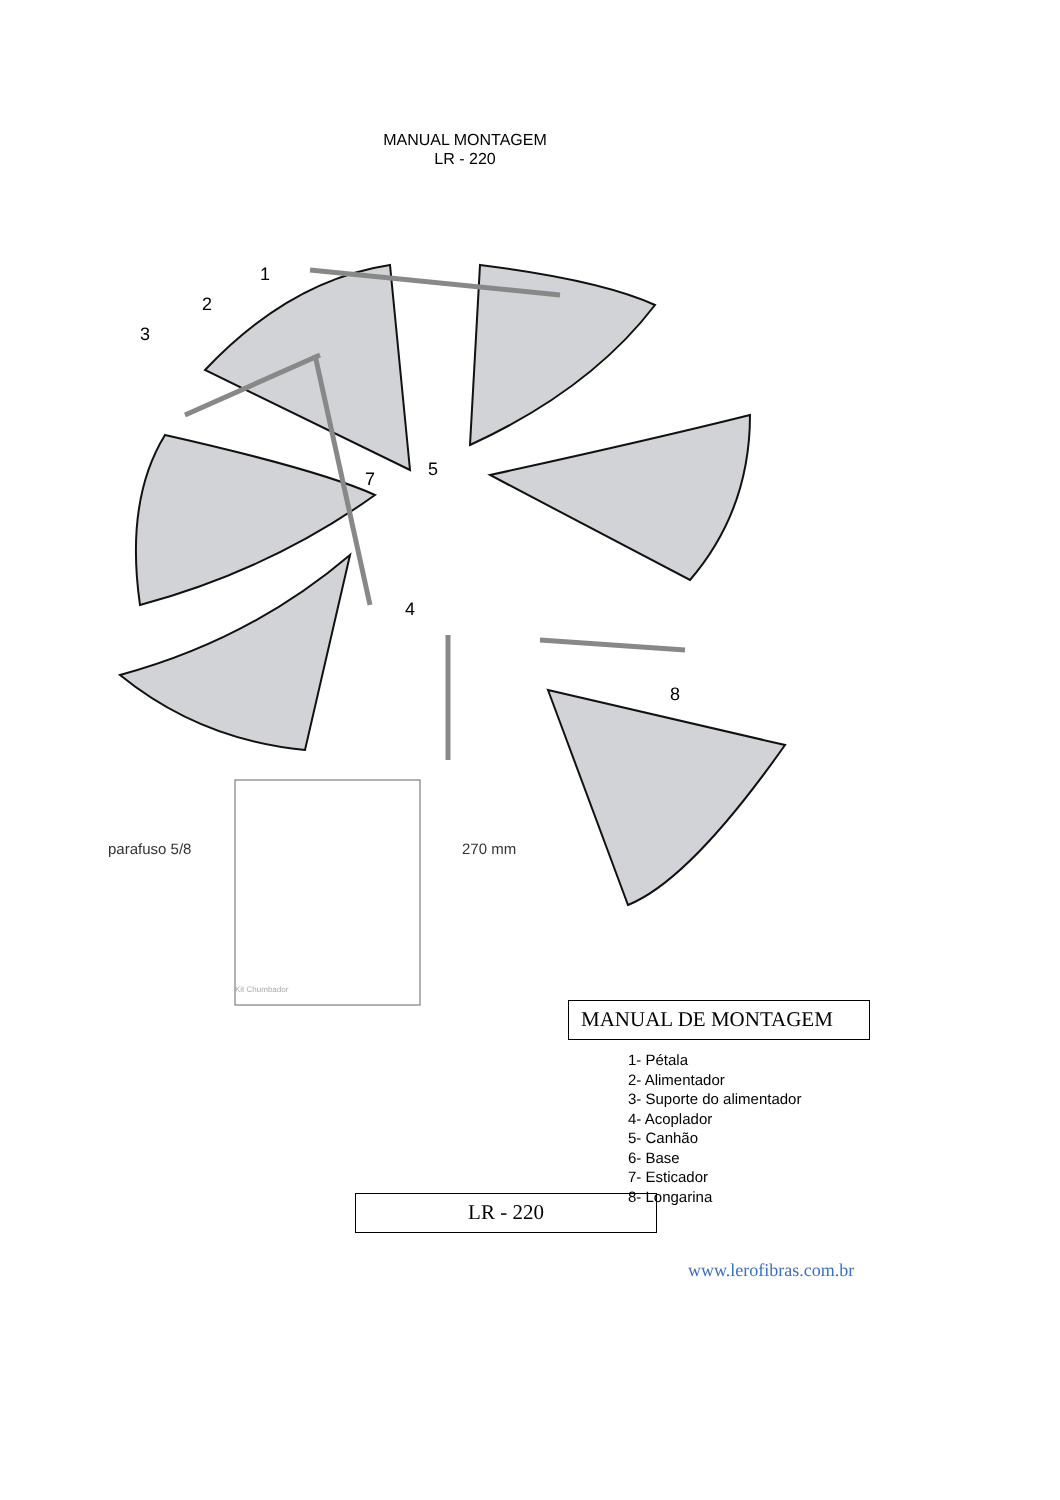MANUAL MONTAGEM
LR - 220
1
2
3
4
5
7
8
parafuso 5/8 270 mm
Kit Chumbador
MANUAL DE MONTAGEM
1- Pétala
2- Alimentador
3- Suporte do alimentador
4- Acoplador
5- Canhão
6- Base
7- Esticador
8- Longarina
LR - 220
www.lerofibras.com.br